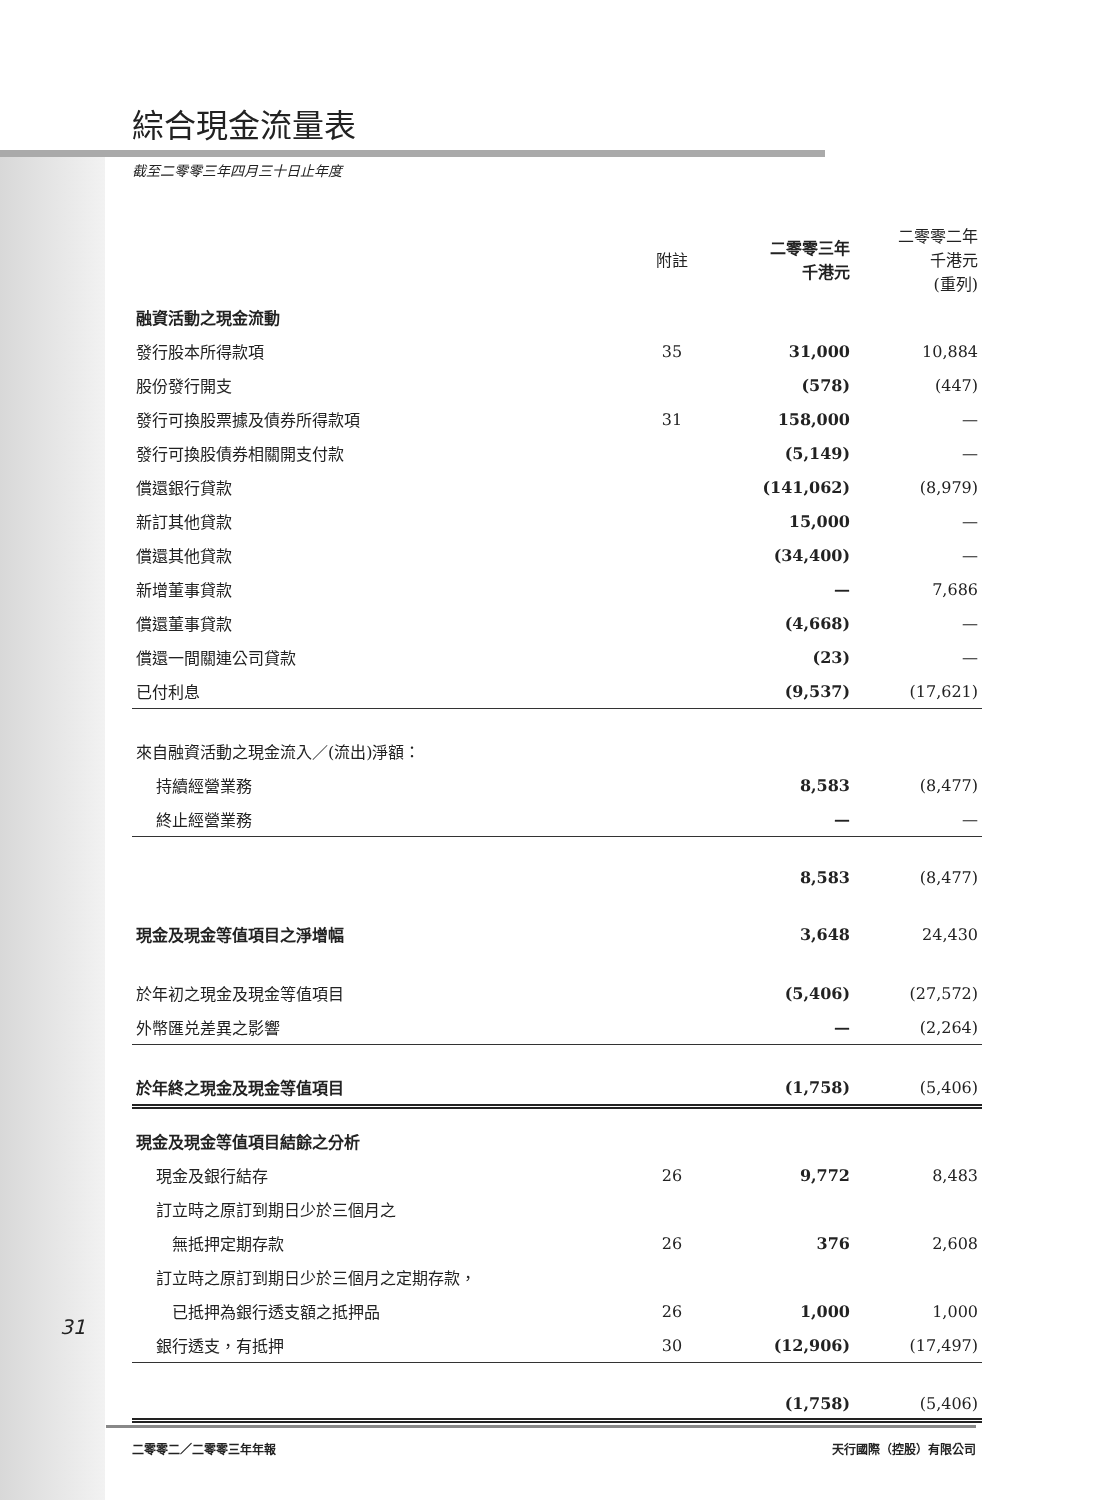綜合現金流量表
截至二零零三年四月三十日止年度
| | 附註 | 二零零三年 千港元 | 二零零二年 千港元 (重列) |
| --- | --- | --- | --- |
| 融資活動之現金流動 | | | |
| 發行股本所得款項 | 35 | 31,000 | 10,884 |
| 股份發行開支 | | (578) | (447) |
| 發行可換股票據及債券所得款項 | 31 | 158,000 | — |
| 發行可換股債券相關開支付款 | | (5,149) | — |
| 償還銀行貸款 | | (141,062) | (8,979) |
| 新訂其他貸款 | | 15,000 | — |
| 償還其他貸款 | | (34,400) | — |
| 新增董事貸款 | | — | 7,686 |
| 償還董事貸款 | | (4,668) | — |
| 償還一間關連公司貸款 | | (23) | — |
| 已付利息 | | (9,537) | (17,621) |
| 來自融資活動之現金流入／(流出)淨額： | | | |
| 持續經營業務 | | 8,583 | (8,477) |
| 終止經營業務 | | — | — |
| | | 8,583 | (8,477) |
| 現金及現金等值項目之淨增幅 | | 3,648 | 24,430 |
| 於年初之現金及現金等值項目 | | (5,406) | (27,572) |
| 外幣匯兑差異之影響 | | — | (2,264) |
| 於年終之現金及現金等值項目 | | (1,758) | (5,406) |
| 現金及現金等值項目結餘之分析 | | | |
| 現金及銀行結存 | 26 | 9,772 | 8,483 |
| 訂立時之原訂到期日少於三個月之 | | | |
| 無抵押定期存款 | 26 | 376 | 2,608 |
| 訂立時之原訂到期日少於三個月之定期存款， | | | |
| 已抵押為銀行透支額之抵押品 | 26 | 1,000 | 1,000 |
| 銀行透支，有抵押 | 30 | (12,906) | (17,497) |
| | | (1,758) | (5,406) |
31
二零零二／二零零三年年報 天行國際（控股）有限公司